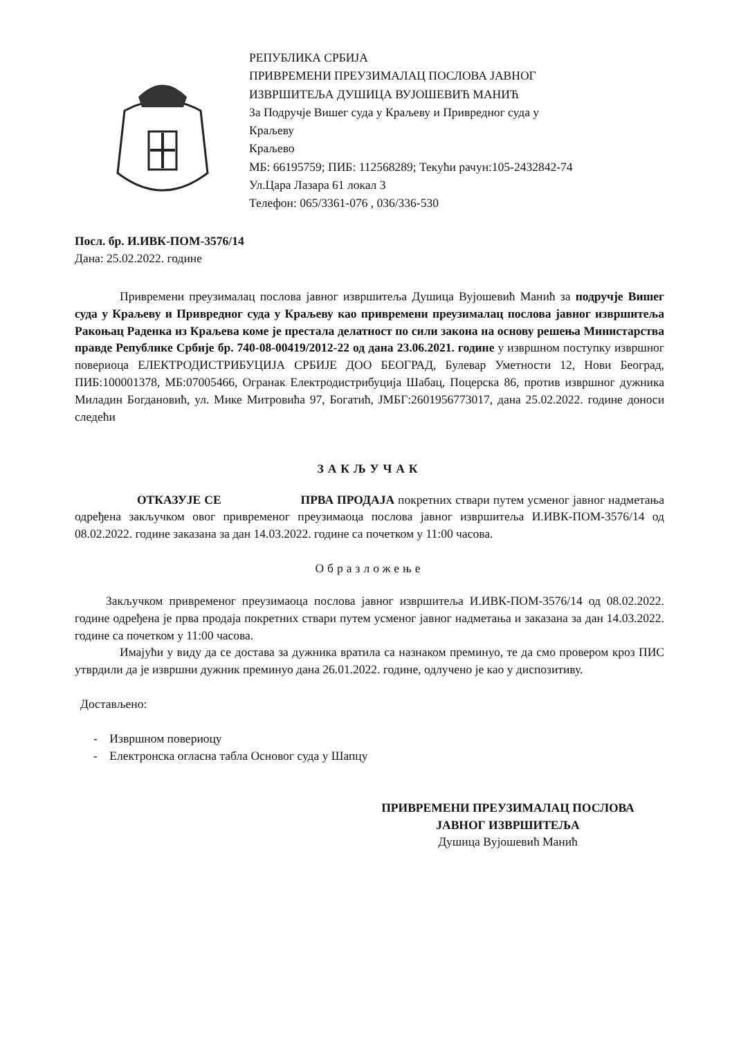РЕПУБЛИКА СРБИЈА
ПРИВРЕМЕНИ ПРЕУЗИМАЛАЦ ПОСЛОВА ЈАВНОГ
ИЗВРШИТЕЉА ДУШИЦА ВУЈОШЕВИЋ МАНИЋ
За Подручје Вишег суда у Краљеву и Привредног суда у
Краљеву
Краљево
МБ: 66195759; ПИБ: 112568289; Текући рачун:105-2432842-74
Ул.Цара Лазара 61 локал 3
Телефон: 065/3361-076 , 036/336-530
Посл. бр. И.ИВК-ПОМ-3576/14
Дана: 25.02.2022. године
Привремени преузималац послова јавног извршитеља Душица Вујошевић Манић за подручје Вишег суда у Краљеву и Привредног суда у Краљеву као привремени преузималац послова јавног извршитеља Ракоњац Раденка из Краљева коме је престала делатност по сили закона на основу решења Министарства правде Републике Србије бр. 740-08-00419/2012-22 од дана 23.06.2021. године у извршном поступку извршног повериоца ЕЛЕКТРОДИСТРИБУЦИЈА СРБИЈЕ ДОО БЕОГРАД, Булевар Уметности 12, Нови Београд, ПИБ:100001378, МБ:07005466, Огранак Електродистрибуција Шабац, Поцерска 86, против извршног дужника Миладин Богдановић, ул. Мике Митровића 97, Богатић, ЈМБГ:2601956773017, дана 25.02.2022. године доноси следећи
ЗАКЉУЧАК
ОТКАЗУЈЕ СЕ ПРВА ПРОДАЈА покретних ствари путем усменог јавног надметања одређена закључком овог привременог преузимаоца послова јавног извршитеља И.ИВК-ПОМ-3576/14 од 08.02.2022. године заказана за дан 14.03.2022. године са почетком у 11:00 часова.
Образложење
Закључком привременог преузимаоца послова јавног извршитеља И.ИВК-ПОМ-3576/14 од 08.02.2022. године одређена је прва продаја покретних ствари путем усменог јавног надметања и заказана за дан 14.03.2022. године са почетком у 11:00 часова.
Имајући у виду да се достава за дужника вратила са назнаком преминуо, те да смо провером кроз ПИС утврдили да је извршни дужник преминуо дана 26.01.2022. године, одлучено је као у диспозитиву.
Достављено:
- Извршном повериоцу
- Електронска огласна табла Основог суда у Шапцу
ПРИВРЕМЕНИ ПРЕУЗИМАЛАЦ ПОСЛОВА
ЈАВНОГ ИЗВРШИТЕЉА
Душица Вујошевић Манић